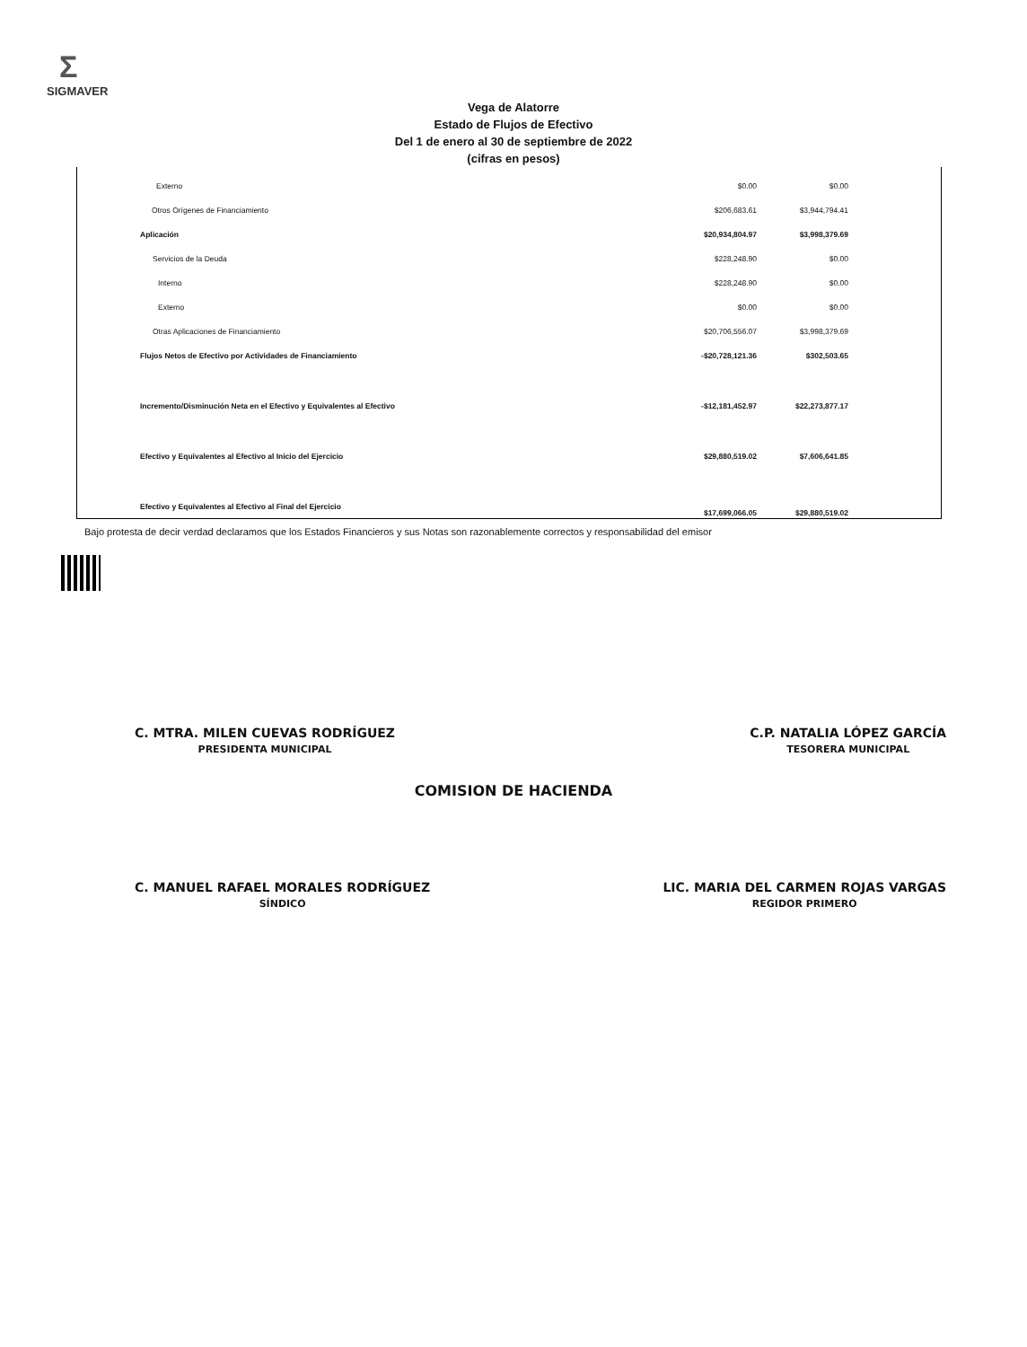Σ
SIGMAVER
Vega de Alatorre
Estado de Flujos de Efectivo
Del 1 de enero al 30 de septiembre de 2022
(cifras en pesos)
| Externo | $0.00 | $0.00 | |
| Otros Orígenes de Financiamiento | $206,683.61 | $3,944,794.41 | |
| Aplicación | $20,934,804.97 | $3,998,379.69 | |
| Servicios de la Deuda | $228,248.90 | $0.00 | |
| Interno | $228,248.90 | $0.00 | |
| Externo | $0.00 | $0.00 | |
| Otras Aplicaciones de Financiamiento | $20,706,556.07 | $3,998,379.69 | |
| Flujos Netos de Efectivo por Actividades de Financiamiento | -$20,728,121.36 | $302,503.65 | |
| Incremento/Disminución Neta en el Efectivo y Equivalentes al Efectivo | -$12,181,452.97 | $22,273,877.17 | |
| Efectivo y Equivalentes al Efectivo al Inicio del Ejercicio | $29,880,519.02 | $7,606,641.85 | |
| Efectivo y Equivalentes al Efectivo al Final del Ejercicio | $17,699,066.05 | $29,880,519.02 | |
Bajo protesta de decir verdad declaramos que los Estados Financieros y sus Notas son razonablemente correctos y responsabilidad del emisor
C. MTRA. MILEN CUEVAS RODRÍGUEZ
PRESIDENTA MUNICIPAL
C.P. NATALIA LÓPEZ GARCÍA
TESORERA MUNICIPAL
COMISION DE HACIENDA
C. MANUEL RAFAEL MORALES RODRÍGUEZ
SÍNDICO
LIC. MARIA DEL CARMEN ROJAS VARGAS
REGIDOR PRIMERO